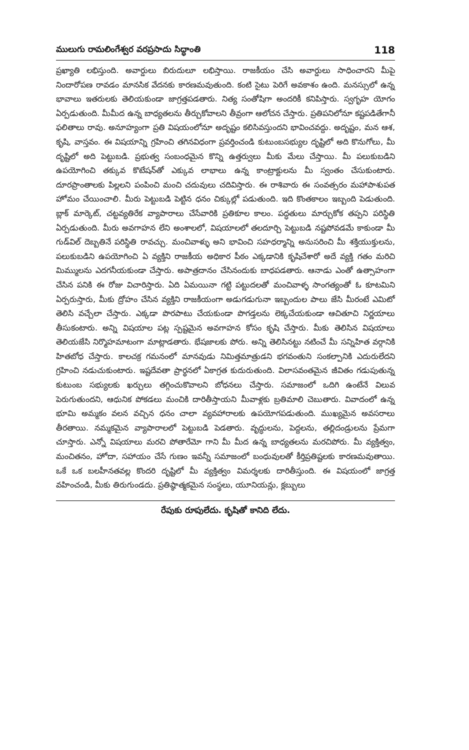ములుగు రామలింగేశ్వర వరప్రసాదు సిద్ధాంతి 118
ప్రఖ్యాతి లభిస్తుంది. అవార్డులు బిరుదులూ లభిస్తాయి. రాజకీయం చేసి అవార్డులు సాధించారని మీపై నిందారోపణ రావడం మానసిక వేదనకు కారణమవుతుంది. కంటి సైటు పెరిగే అవకాశం ఉంది. మనస్సులో ఉన్న భావాలు ఇతరులకు తెలియకుండా జాగ్రత్తపడతారు. నిత్య సంతోషిగా అందరికీ కనిపిస్తారు. స్వగృహ యోగం ఏర్పడుతుంది. మీమీద ఉన్న బాధ్యతలను తీర్చుకోవాలని తీవ్రంగా ఆలోచన చేస్తారు. ప్రతిపనిలోనూ కష్టపడితేగానీ ఫలితాలు రావు. అనూహ్యంగా ప్రతి విషయంలోనూ అదృష్టం కలిసివస్తుందని భావించవద్దు. అదృష్టం, మన ఆశ, కృషి, వాస్తవం. ఈ విషయాన్ని గ్రహించి తగినవిధంగా ప్రవర్తించండి కుటుంబసభ్యుల దృష్టిలో అది కొనుగోలు, మీ దృష్టిలో అది పెట్టుబడి. ప్రభుత్వ సంబంధమైన కొన్ని ఉత్తర్వులు మీకు మేలు చేస్తాయి. మీ పలుకుబడిని ఉపయోగించి తక్కువ కొటేషన్‌తో ఎక్కువ లాభాలు ఉన్న కాంట్రాక్టులను మీ స్వంతం చేసుకుంటారు. దూరప్రాంతాలకు పిల్లలని పంపించి మంచి చదువులు చదివిస్తారు. ఈ రాశివారు ఈ సంవత్సరం మహాపాశుపత హోమం చేయించాలి. మీరు పెట్టుబడి పెట్టిన ధనం చిక్కుల్లో పడుతుంది. ఇది కొంతకాలం ఇబ్బంది పెడుతుంది. బ్లాక్ మార్కెట్, చట్టవ్యతిరేక వ్యాపారాలు చేసేవారికి ప్రతికూల కాలం. పద్ధతులు మార్చుకోక తప్పని పరిస్థితి ఏర్పడుతుంది. మీరు అవగాహన లేని అంశాలలో, విషయాలలో తలదూర్చి పెట్టుబడి నష్టపోవడమే కాకుండా మీ గుడ్‌విల్ దెబ్బతినే పరిస్థితి రావచ్చు. మంచివాళ్ళు అని భావించి సహధర్మాన్ని అనుసరించి మీ శక్తియుక్తులను, పలుకుబడిని ఉపయోగించి ఏ వ్యక్తిని రాజకీయ అధికార పీఠం ఎక్కడానికి కృషిచేశారో అదే వ్యక్తి గతం మరిచి మిమ్ములను ఎదగనీయకుండా చేస్తారు. అపాత్రదానం చేసినందుకు బాధపడతారు. ఆనాడు ఎంతో ఉత్సాహంగా చేసిన పనికి ఈ రోజు విచారిస్తారు. ఏది ఏమయినా గట్టి పట్టుదలతో మంచివాళ్ళ సాంగత్యంతో ఓ కూటమిని ఏర్పరుస్తారు, మీకు ద్రోహం చేసిన వ్యక్తిని రాజకీయంగా అడుగడుగునా ఇబ్బందుల పాలు జేసి మీరంటే ఎమిటో తెలిసి వచ్చేలా చేస్తారు. ఎక్కడా పొరపాటు చేయకుండా పొగడ్తలను లెక్కచేయకుండా ఆచితూచి నిర్ణయాలు తీసుకంటారు. అన్ని విషయాల పట్ల స్పష్టమైన అవగాహన కోసం కృషి చేస్తారు. మీకు తెలిసిన విషయాలు తెలియజేసి నిర్మొహమాటంగా మాట్లాడతారు. భేషజాలకు పోరు. అన్ని తెలిసినట్టు నటించే మీ సన్నిహిత వర్గానికి హితబోధ చేస్తారు. కాలచక్ర గమనంలో మానవుడు నిమిత్తమాత్రుడని భగవంతుని సంకల్పానికి ఎదురులేదని గ్రహించి నడుచుకుంటారు. ఇష్టదేవతా ప్రార్థనలో ఏకాగ్రత కుదురుతుంది. విలాసవంతమైన జీవితం గడుపుతున్న కుటుంబ సభ్యులకు ఖర్చులు తగ్గించుకొవాలని బోధనలు చేస్తారు. సమాజంలో ఒదిగి ఉంటేనే విలువ పెరుగుతుందని, ఆధునిక పోకడలు మంచికి దారితీస్తాయని మీవాళ్లకు బ్రతిమాలి చెబుతారు. వివాదంలో ఉన్న భూమి అమ్మకం వలన వచ్చిన ధనం చాలా వ్యవహారాలకు ఉపయోగపడుతుంది. ముఖ్యమైన అవసరాలు తీరతాయి. నమ్మకమైన వ్యాపారాలలో పెట్టుబడి పెడతారు. వృద్ధులను, పెద్దలను, తల్లిదండ్రులను ప్రేమగా చూస్తారు. ఎన్నో విషయాలు మరచి పోతారేమో గాని మీ మీద ఉన్న బాధ్యతలను మరచిపోరు. మీ వ్యక్తిత్వం, మంచితనం, హోదా, సహాయం చేసే గుణం ఇవన్నీ సమాజంలో బంధువులతో కీర్తిప్రతిష్టలకు కారణమవుతాయి. ఒకే ఒక బలహీనతవల్ల కొందరి దృష్టిలో మీ వ్యక్తిత్వం విమర్శలకు దారితీస్తుంది. ఈ విషయంలో జాగ్రత్త వహించండి, మీకు తిరుగుండదు. ప్రతిష్ఠాత్మకమైన సంస్థలు, యూనియన్లు, క్లబ్బులు
రేపుకు రూపులేదు. కృషితో కానిది లేదు.